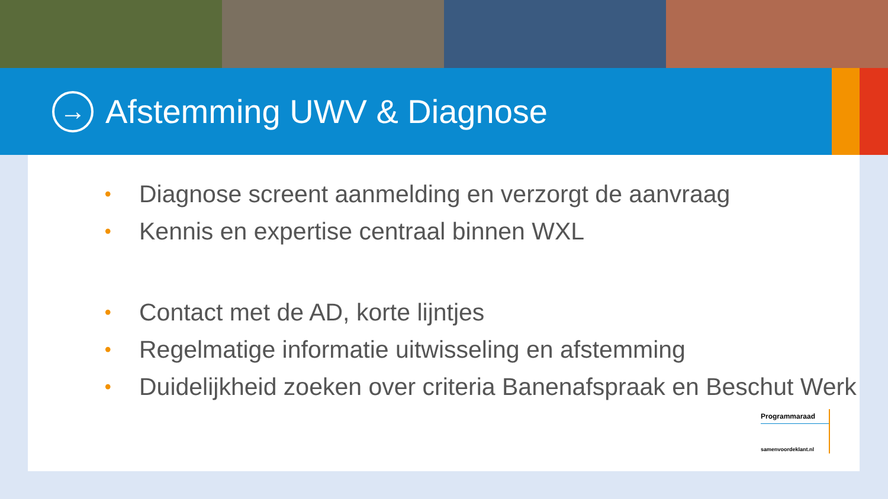→
Afstemming UWV & Diagnose
• Diagnose screent aanmelding en verzorgt de aanvraag
• Kennis en expertise centraal binnen WXL
• Contact met de AD, korte lijntjes
• Regelmatige informatie uitwisseling en afstemming
• Duidelijkheid zoeken over criteria Banenafspraak en Beschut Werk
Programmaraad
samenvoordeklant.nl